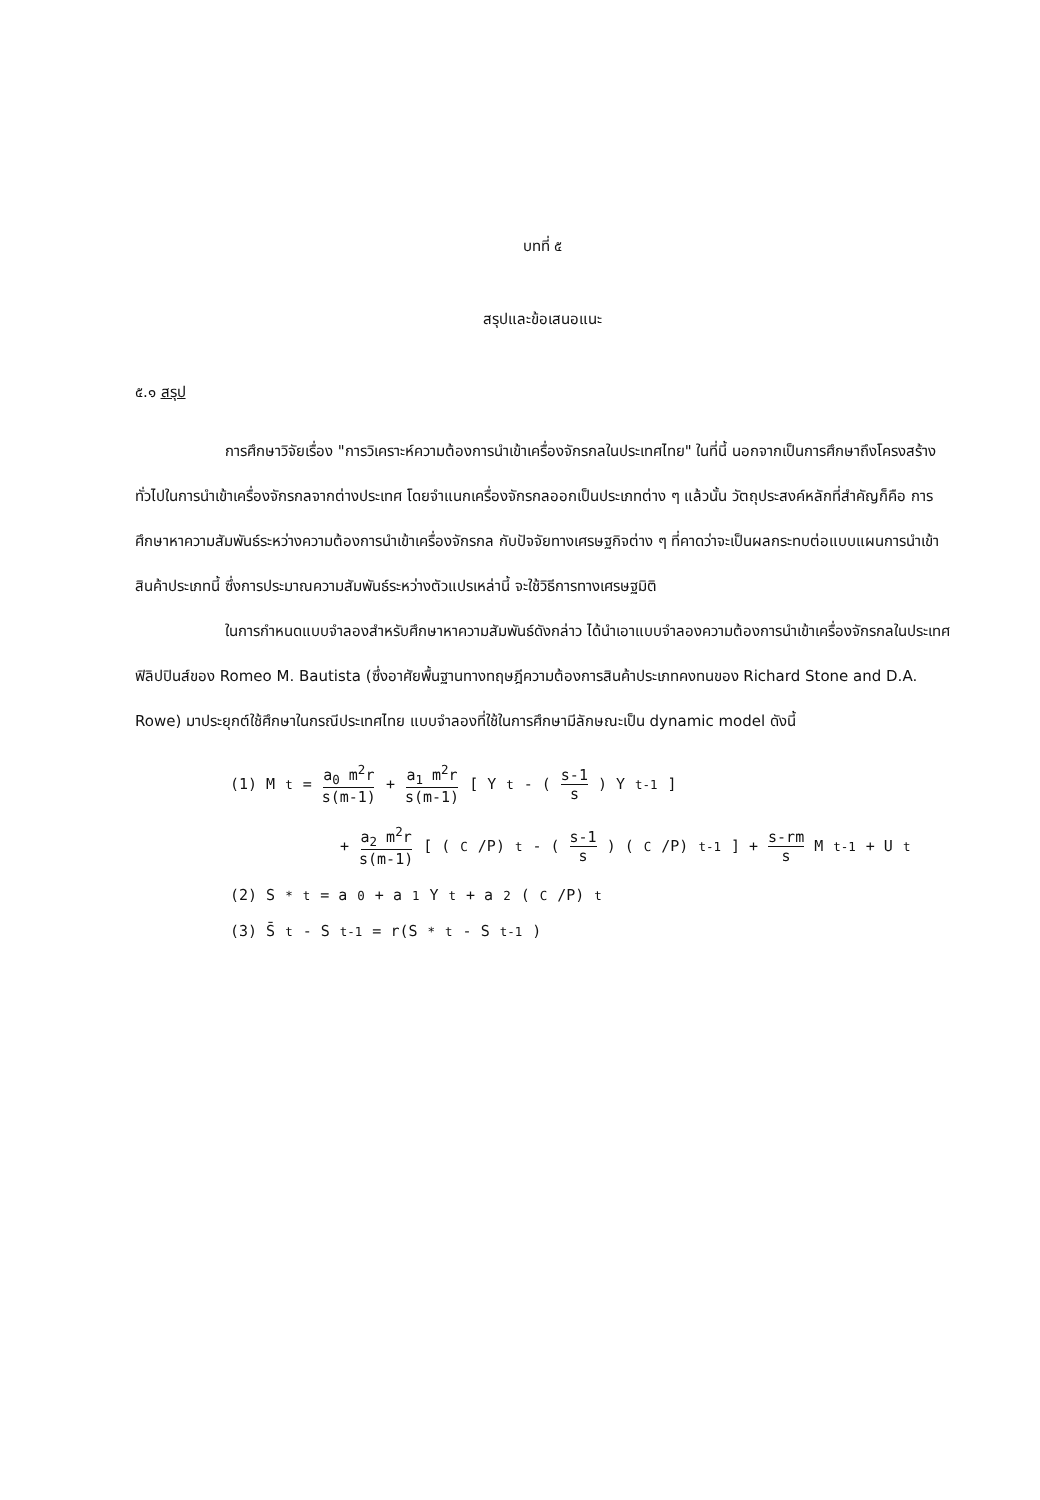บทที่ ๕
สรุปและข้อเสนอแนะ
๕.๑ สรุป
การศึกษาวิจัยเรื่อง "การวิเคราะห์ความต้องการนำเข้าเครื่องจักรกลในประเทศไทย" ในที่นี้ นอกจากเป็นการศึกษาถึงโครงสร้างทั่วไปในการนำเข้าเครื่องจักรกลจากต่างประเทศ โดยจำแนกเครื่องจักรกลออกเป็นประเภทต่าง ๆ แล้วนั้น วัตถุประสงค์หลักที่สำคัญก็คือ การศึกษาหาความสัมพันธ์ระหว่างความต้องการนำเข้าเครื่องจักรกล กับปัจจัยทางเศรษฐกิจต่าง ๆ ที่คาดว่าจะเป็นผลกระทบต่อแบบแผนการนำเข้าสินค้าประเภทนี้ ซึ่งการประมาณความสัมพันธ์ระหว่างตัวแปรเหล่านี้ จะใช้วิธีการทางเศรษฐมิติ
ในการกำหนดแบบจำลองสำหรับศึกษาหาความสัมพันธ์ดังกล่าว ได้นำเอาแบบจำลองความต้องการนำเข้าเครื่องจักรกลในประเทศฟิลิปปินส์ของ Romeo M. Bautista (ซึ่งอาศัยพื้นฐานทางทฤษฎีความต้องการสินค้าประเภทคงทนของ Richard Stone and D.A. Rowe) มาประยุกต์ใช้ศึกษาในกรณีประเทศไทย แบบจำลองที่ใช้ในการศึกษามีลักษณะเป็น dynamic model ดังนี้
(1) M<sub>t</sub> = a<sub>0</sub> m<sup>2</sup>r s(m-1) + a<sub>1</sub> m<sup>2</sup>r s(m-1) [ Y<sub>t</sub> - (s-1 s) Y<sub>t-1</sub> ]
+ a<sub>2</sub> m<sup>2</sup>r s(m-1) [ (<sup>C</sup>/P)<sub>t</sub> - (s-1 s) (<sup>C</sup>/P)<sub>t-1</sub> ] + s-rm s M<sub>t-1</sub> + U<sub>t</sub>
(2) S<sup>*</sup><sub>t</sub> = a<sub>0</sub> + a<sub>1</sub>Y<sub>t</sub> + a<sub>2</sub>(<sup>C</sup>/P)<sub>t</sub>
(3) S̄<sub>t</sub> - S<sub>t-1</sub> = r(S<sup>*</sup><sub>t</sub> - S<sub>t-1</sub>)